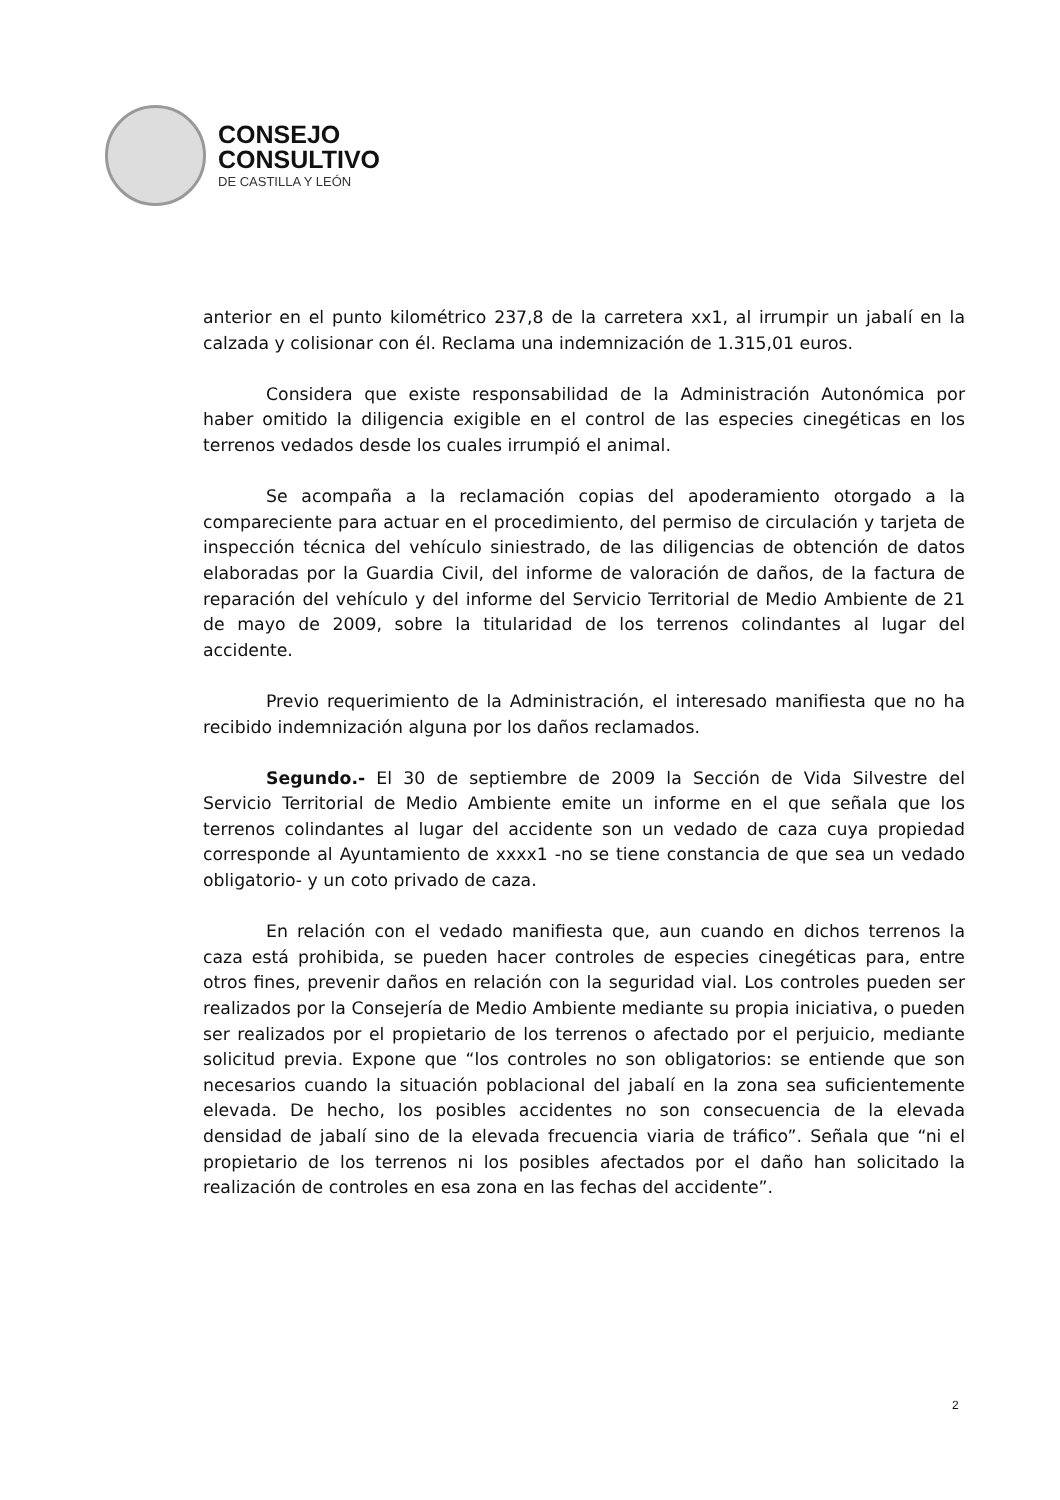CONSEJO
CONSULTIVO
DE CASTILLA Y LEÓN
anterior en el punto kilométrico 237,8 de la carretera xx1, al irrumpir un jabalí en la calzada y colisionar con él. Reclama una indemnización de 1.315,01 euros.
Considera que existe responsabilidad de la Administración Autonómica por haber omitido la diligencia exigible en el control de las especies cinegéticas en los terrenos vedados desde los cuales irrumpió el animal.
Se acompaña a la reclamación copias del apoderamiento otorgado a la compareciente para actuar en el procedimiento, del permiso de circulación y tarjeta de inspección técnica del vehículo siniestrado, de las diligencias de obtención de datos elaboradas por la Guardia Civil, del informe de valoración de daños, de la factura de reparación del vehículo y del informe del Servicio Territorial de Medio Ambiente de 21 de mayo de 2009, sobre la titularidad de los terrenos colindantes al lugar del accidente.
Previo requerimiento de la Administración, el interesado manifiesta que no ha recibido indemnización alguna por los daños reclamados.
Segundo.- El 30 de septiembre de 2009 la Sección de Vida Silvestre del Servicio Territorial de Medio Ambiente emite un informe en el que señala que los terrenos colindantes al lugar del accidente son un vedado de caza cuya propiedad corresponde al Ayuntamiento de xxxx1 -no se tiene constancia de que sea un vedado obligatorio- y un coto privado de caza.
En relación con el vedado manifiesta que, aun cuando en dichos terrenos la caza está prohibida, se pueden hacer controles de especies cinegéticas para, entre otros fines, prevenir daños en relación con la seguridad vial. Los controles pueden ser realizados por la Consejería de Medio Ambiente mediante su propia iniciativa, o pueden ser realizados por el propietario de los terrenos o afectado por el perjuicio, mediante solicitud previa. Expone que “los controles no son obligatorios: se entiende que son necesarios cuando la situación poblacional del jabalí en la zona sea suficientemente elevada. De hecho, los posibles accidentes no son consecuencia de la elevada densidad de jabalí sino de la elevada frecuencia viaria de tráfico”. Señala que “ni el propietario de los terrenos ni los posibles afectados por el daño han solicitado la realización de controles en esa zona en las fechas del accidente”.
2